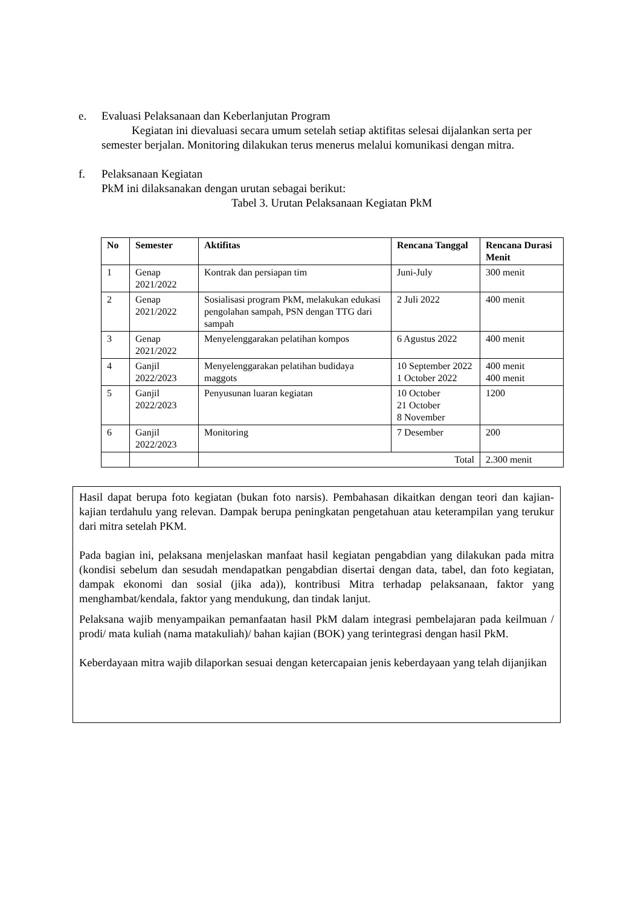e. Evaluasi Pelaksanaan dan Keberlanjutan Program
Kegiatan ini dievaluasi secara umum setelah setiap aktifitas selesai dijalankan serta per semester berjalan. Monitoring dilakukan terus menerus melalui komunikasi dengan mitra.
f. Pelaksanaan Kegiatan
PkM ini dilaksanakan dengan urutan sebagai berikut:
Tabel 3. Urutan Pelaksanaan Kegiatan PkM
| No | Semester | Aktifitas | Rencana Tanggal | Rencana Durasi Menit |
| --- | --- | --- | --- | --- |
| 1 | Genap 2021/2022 | Kontrak dan persiapan tim | Juni-July | 300 menit |
| 2 | Genap 2021/2022 | Sosialisasi program PkM, melakukan edukasi pengolahan sampah, PSN dengan TTG dari sampah | 2 Juli 2022 | 400 menit |
| 3 | Genap 2021/2022 | Menyelenggarakan pelatihan kompos | 6 Agustus 2022 | 400 menit |
| 4 | Ganjil 2022/2023 | Menyelenggarakan pelatihan budidaya maggots | 10 September 2022 1 October 2022 | 400 menit 400 menit |
| 5 | Ganjil 2022/2023 | Penyusunan luaran kegiatan | 10 October 21 October 8 November | 1200 |
| 6 | Ganjil 2022/2023 | Monitoring | 7 Desember | 200 |
| | | Total | | 2.300 menit |
Hasil dapat berupa foto kegiatan (bukan foto narsis). Pembahasan dikaitkan dengan teori dan kajian-kajian terdahulu yang relevan. Dampak berupa peningkatan pengetahuan atau keterampilan yang terukur dari mitra setelah PKM.
Pada bagian ini, pelaksana menjelaskan manfaat hasil kegiatan pengabdian yang dilakukan pada mitra (kondisi sebelum dan sesudah mendapatkan pengabdian disertai dengan data, tabel, dan foto kegiatan, dampak ekonomi dan sosial (jika ada)), kontribusi Mitra terhadap pelaksanaan, faktor yang menghambat/kendala, faktor yang mendukung, dan tindak lanjut.
Pelaksana wajib menyampaikan pemanfaatan hasil PkM dalam integrasi pembelajaran pada keilmuan / prodi/ mata kuliah (nama matakuliah)/ bahan kajian (BOK) yang terintegrasi dengan hasil PkM.
Keberdayaan mitra wajib dilaporkan sesuai dengan ketercapaian jenis keberdayaan yang telah dijanjikan